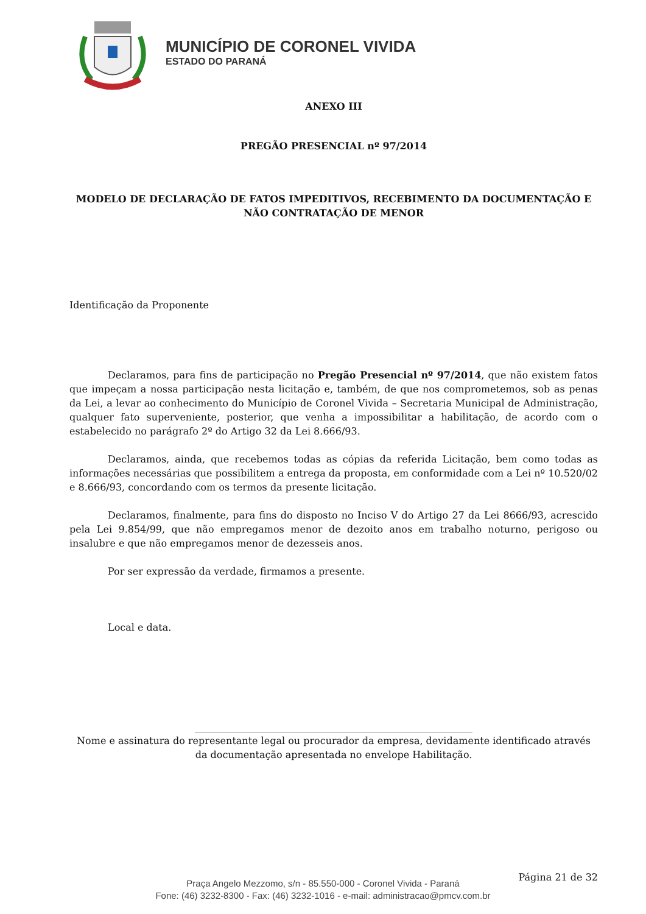MUNICÍPIO DE CORONEL VIVIDA
ESTADO DO PARANÁ
ANEXO III
PREGÃO PRESENCIAL nº 97/2014
MODELO DE DECLARAÇÃO DE FATOS IMPEDITIVOS, RECEBIMENTO DA DOCUMENTAÇÃO E NÃO CONTRATAÇÃO DE MENOR
Identificação da Proponente
Declaramos, para fins de participação no Pregão Presencial nº 97/2014, que não existem fatos que impeçam a nossa participação nesta licitação e, também, de que nos comprometemos, sob as penas da Lei, a levar ao conhecimento do Município de Coronel Vivida – Secretaria Municipal de Administração, qualquer fato superveniente, posterior, que venha a impossibilitar a habilitação, de acordo com o estabelecido no parágrafo 2º do Artigo 32 da Lei 8.666/93.
Declaramos, ainda, que recebemos todas as cópias da referida Licitação, bem como todas as informações necessárias que possibilitem a entrega da proposta, em conformidade com a Lei nº 10.520/02 e 8.666/93, concordando com os termos da presente licitação.
Declaramos, finalmente, para fins do disposto no Inciso V do Artigo 27 da Lei 8666/93, acrescido pela Lei 9.854/99, que não empregamos menor de dezoito anos em trabalho noturno, perigoso ou insalubre e que não empregamos menor de dezesseis anos.
Por ser expressão da verdade, firmamos a presente.
Local e data.
_________________________________________________________
Nome e assinatura do representante legal ou procurador da empresa, devidamente identificado através da documentação apresentada no envelope Habilitação.
Página 21 de 32
Praça Angelo Mezzomo, s/n - 85.550-000 - Coronel Vivida - Paraná
Fone: (46) 3232-8300 - Fax: (46) 3232-1016 - e-mail: administracao@pmcv.com.br